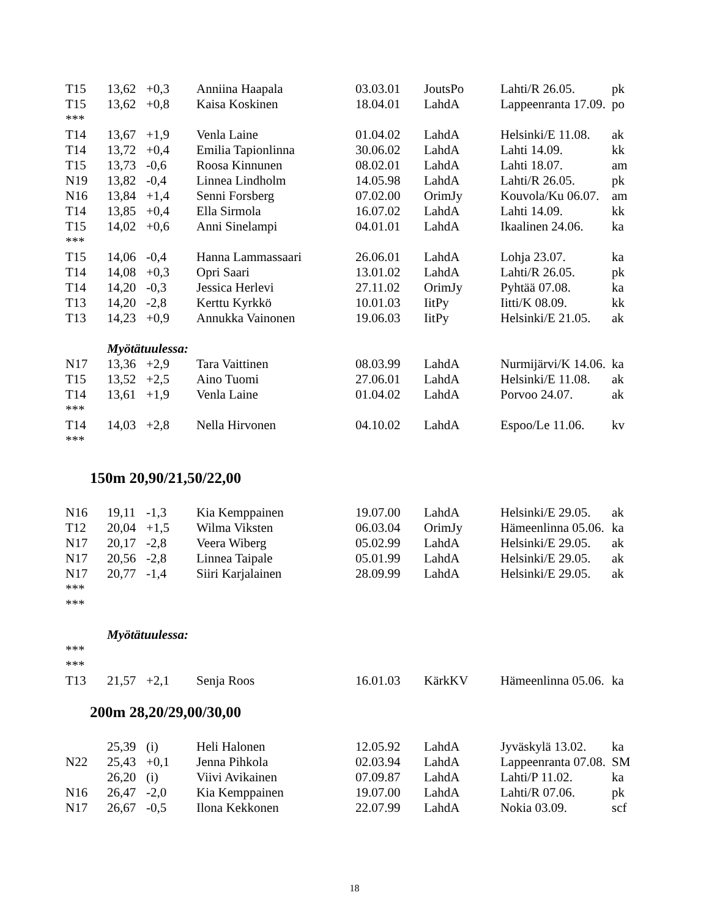| T15 | 13,62 | +0,3 | Anniina Haapala | 03.03.01 | JoutsPo | Lahti/R 26.05. | pk |
| T15 | 13,62 | +0,8 | Kaisa Koskinen | 18.04.01 | LahdA | Lappeenranta 17.09. | po |
| *** | | | | | | | |
| T14 | 13,67 | +1,9 | Venla Laine | 01.04.02 | LahdA | Helsinki/E 11.08. | ak |
| T14 | 13,72 | +0,4 | Emilia Tapionlinna | 30.06.02 | LahdA | Lahti 14.09. | kk |
| T15 | 13,73 | -0,6 | Roosa Kinnunen | 08.02.01 | LahdA | Lahti 18.07. | am |
| N19 | 13,82 | -0,4 | Linnea Lindholm | 14.05.98 | LahdA | Lahti/R 26.05. | pk |
| N16 | 13,84 | +1,4 | Senni Forsberg | 07.02.00 | OrimJy | Kouvola/Ku 06.07. | am |
| T14 | 13,85 | +0,4 | Ella Sirmola | 16.07.02 | LahdA | Lahti 14.09. | kk |
| T15 | 14,02 | +0,6 | Anni Sinelampi | 04.01.01 | LahdA | Ikaalinen 24.06. | ka |
| *** | | | | | | | |
| T15 | 14,06 | -0,4 | Hanna Lammassaari | 26.06.01 | LahdA | Lohja 23.07. | ka |
| T14 | 14,08 | +0,3 | Opri Saari | 13.01.02 | LahdA | Lahti/R 26.05. | pk |
| T14 | 14,20 | -0,3 | Jessica Herlevi | 27.11.02 | OrimJy | Pyhtää 07.08. | ka |
| T13 | 14,20 | -2,8 | Kerttu Kyrkkö | 10.01.03 | IitPy | Iitti/K 08.09. | kk |
| T13 | 14,23 | +0,9 | Annukka Vainonen | 19.06.03 | IitPy | Helsinki/E 21.05. | ak |
| | Myötätuulessa: | | | | | | |
| N17 | 13,36 | +2,9 | Tara Vaittinen | 08.03.99 | LahdA | Nurmijärvi/K 14.06. | ka |
| T15 | 13,52 | +2,5 | Aino Tuomi | 27.06.01 | LahdA | Helsinki/E 11.08. | ak |
| T14 | 13,61 | +1,9 | Venla Laine | 01.04.02 | LahdA | Porvoo 24.07. | ak |
| *** | | | | | | | |
| T14 | 14,03 | +2,8 | Nella Hirvonen | 04.10.02 | LahdA | Espoo/Le 11.06. | kv |
| *** | | | | | | | |
150m 20,90/21,50/22,00
| N16 | 19,11 | -1,3 | Kia Kemppainen | 19.07.00 | LahdA | Helsinki/E 29.05. | ak |
| T12 | 20,04 | +1,5 | Wilma Viksten | 06.03.04 | OrimJy | Hämeenlinna 05.06. | ka |
| N17 | 20,17 | -2,8 | Veera Wiberg | 05.02.99 | LahdA | Helsinki/E 29.05. | ak |
| N17 | 20,56 | -2,8 | Linnea Taipale | 05.01.99 | LahdA | Helsinki/E 29.05. | ak |
| N17 | 20,77 | -1,4 | Siiri Karjalainen | 28.09.99 | LahdA | Helsinki/E 29.05. | ak |
| *** | | | | | | | |
| *** | | | | | | | |
| | Myötätuulessa: | | | | | | |
| *** | | | | | | | |
| *** | | | | | | | |
| T13 | 21,57 | +2,1 | Senja Roos | 16.01.03 | KärkKV | Hämeenlinna 05.06. | ka |
200m 28,20/29,00/30,00
| | 25,39 | (i) | Heli Halonen | 12.05.92 | LahdA | Jyväskylä 13.02. | ka |
| N22 | 25,43 | +0,1 | Jenna Pihkola | 02.03.94 | LahdA | Lappeenranta 07.08. | SM |
| | 26,20 | (i) | Viivi Avikainen | 07.09.87 | LahdA | Lahti/P 11.02. | ka |
| N16 | 26,47 | -2,0 | Kia Kemppainen | 19.07.00 | LahdA | Lahti/R 07.06. | pk |
| N17 | 26,67 | -0,5 | Ilona Kekkonen | 22.07.99 | LahdA | Nokia 03.09. | scf |
18